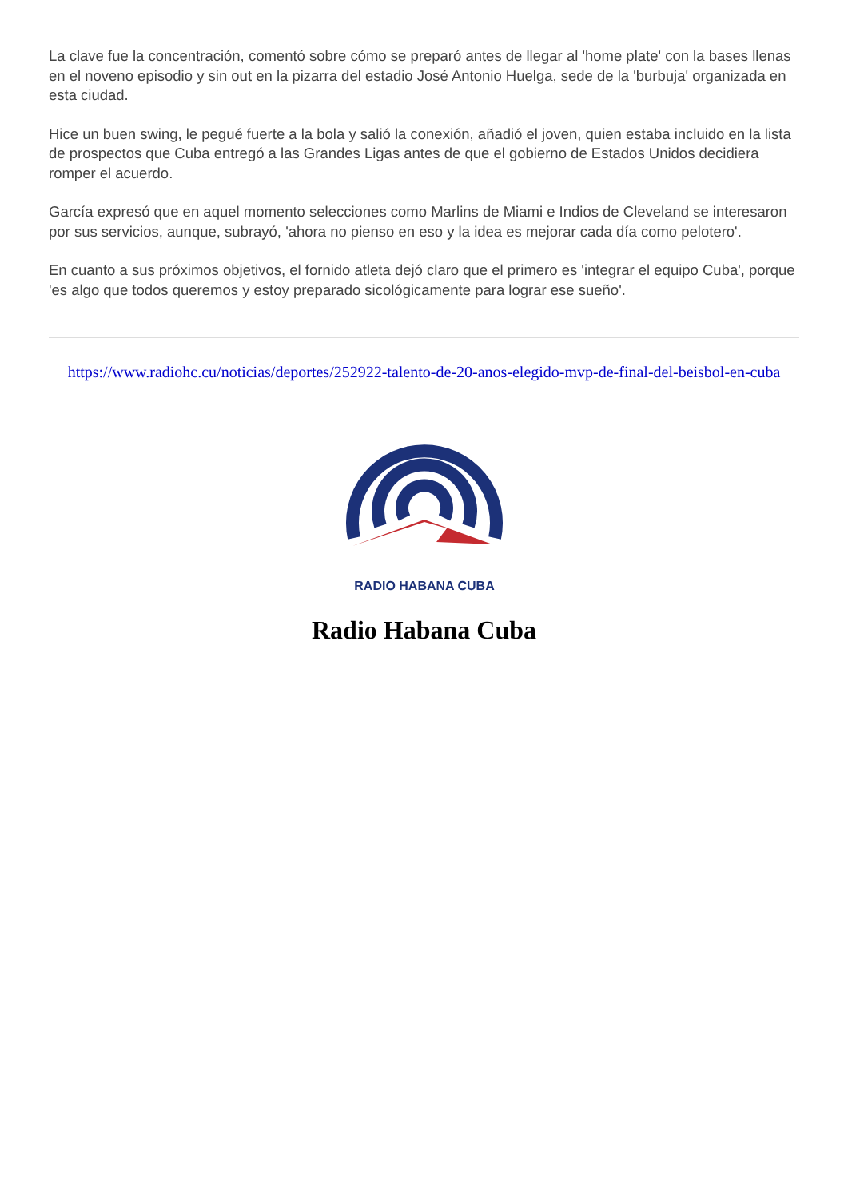La clave fue la concentración, comentó sobre cómo se preparó antes de llegar al 'home plate' con la bases llenas en el noveno episodio y sin out en la pizarra del estadio José Antonio Huelga, sede de la 'burbuja' organizada en esta ciudad.
Hice un buen swing, le pegué fuerte a la bola y salió la conexión, añadió el joven, quien estaba incluido en la lista de prospectos que Cuba entregó a las Grandes Ligas antes de que el gobierno de Estados Unidos decidiera romper el acuerdo.
García expresó que en aquel momento selecciones como Marlins de Miami e Indios de Cleveland se interesaron por sus servicios, aunque, subrayó, 'ahora no pienso en eso y la idea es mejorar cada día como pelotero'.
En cuanto a sus próximos objetivos, el fornido atleta dejó claro que el primero es 'integrar el equipo Cuba', porque 'es algo que todos queremos y estoy preparado sicológicamente para lograr ese sueño'.
https://www.radiohc.cu/noticias/deportes/252922-talento-de-20-anos-elegido-mvp-de-final-del-beisbol-en-cuba
RADIO HABANA CUBA
Radio Habana Cuba